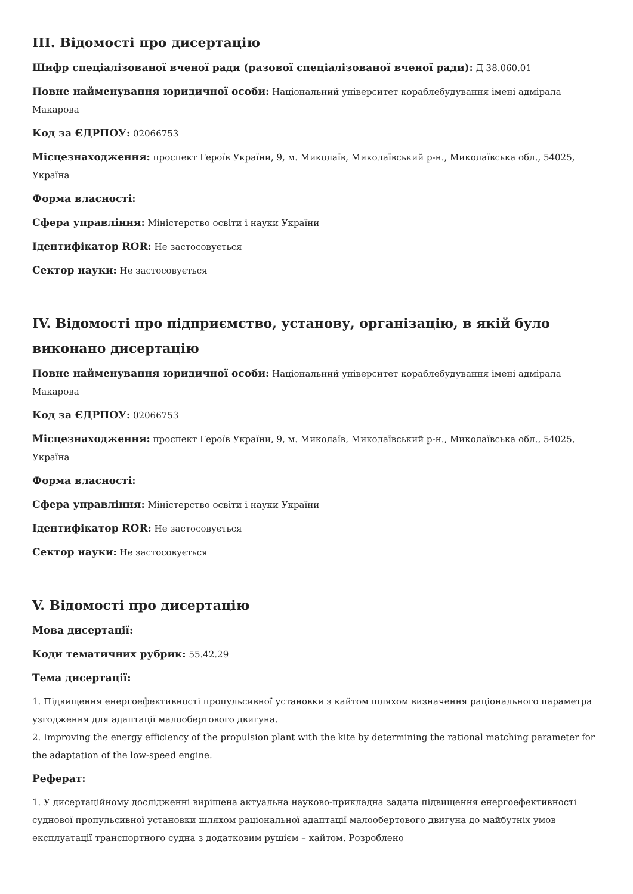III. Відомості про дисертацію
Шифр спеціалізованої вченої ради (разової спеціалізованої вченої ради): Д 38.060.01
Повне найменування юридичної особи: Національний університет кораблебудування імені адмірала Макарова
Код за ЄДРПОУ: 02066753
Місцезнаходження: проспект Героїв України, 9, м. Миколаїв, Миколаївський р-н., Миколаївська обл., 54025, Україна
Форма власності:
Сфера управління: Міністерство освіти і науки України
Ідентифікатор ROR: Не застосовується
Сектор науки: Не застосовується
IV. Відомості про підприємство, установу, організацію, в якій було виконано дисертацію
Повне найменування юридичної особи: Національний університет кораблебудування імені адмірала Макарова
Код за ЄДРПОУ: 02066753
Місцезнаходження: проспект Героїв України, 9, м. Миколаїв, Миколаївський р-н., Миколаївська обл., 54025, Україна
Форма власності:
Сфера управління: Міністерство освіти і науки України
Ідентифікатор ROR: Не застосовується
Сектор науки: Не застосовується
V. Відомості про дисертацію
Мова дисертації:
Коди тематичних рубрик: 55.42.29
Тема дисертації:
1. Підвищення енергоефективності пропульсивної установки з кайтом шляхом визначення раціонального параметра узгодження для адаптації малообертового двигуна.
2. Improving the energy efficiency of the propulsion plant with the kite by determining the rational matching parameter for the adaptation of the low-speed engine.
Реферат:
1. У дисертаційному дослідженні вирішена актуальна науково-прикладна задача підвищення енергоефективності суднової пропульсивної установки шляхом раціональної адаптації малообертового двигуна до майбутніх умов експлуатації транспортного судна з додатковим рушієм – кайтом. Розроблено